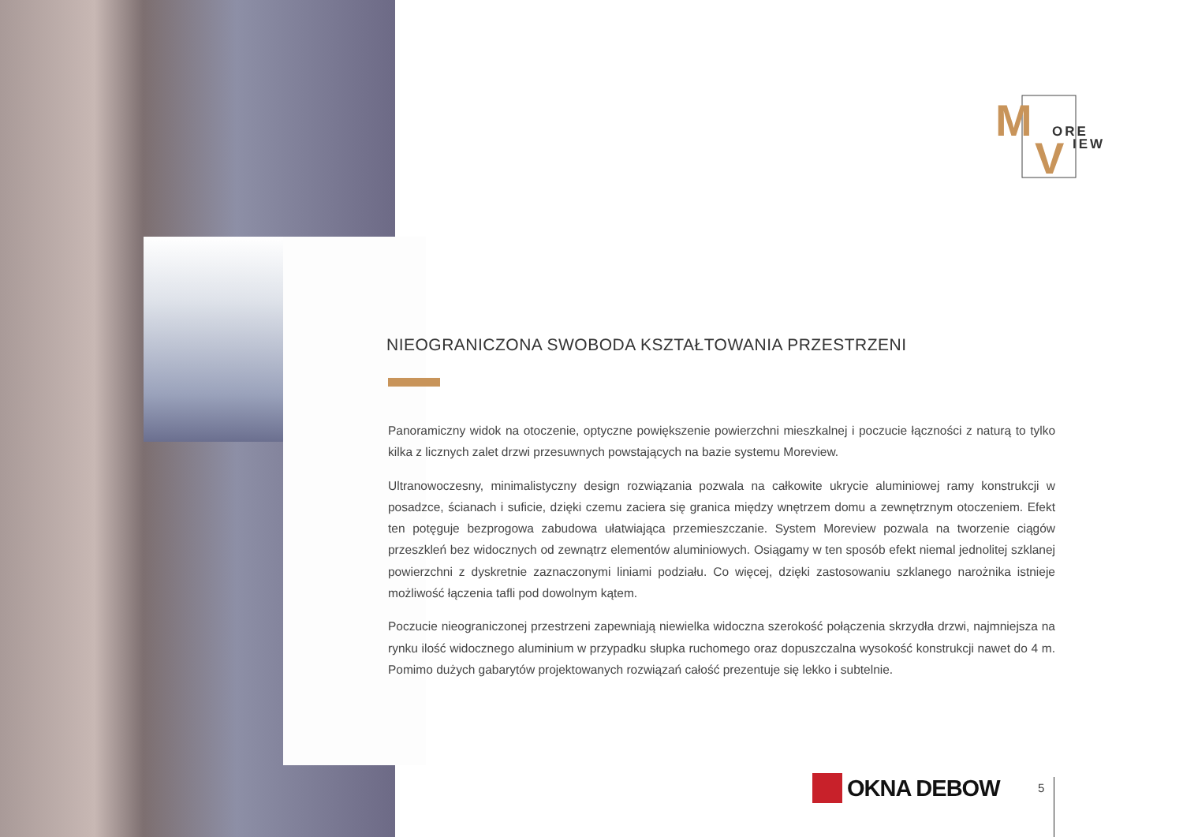M
V
ORE
IEW
NIEOGRANICZONA SWOBODA KSZTAŁTOWANIA PRZESTRZENI
Panoramiczny widok na otoczenie, optyczne powiększenie powierzchni mieszkalnej i poczucie łączności z naturą to tylko kilka z licznych zalet drzwi przesuwnych powstających na bazie systemu Moreview.
Ultranowoczesny, minimalistyczny design rozwiązania pozwala na całkowite ukrycie aluminiowej ramy konstrukcji w posadzce, ścianach i suficie, dzięki czemu zaciera się granica między wnętrzem domu a zewnętrznym otoczeniem. Efekt ten potęguje bezprogowa zabudowa ułatwiająca przemieszczanie. System Moreview pozwala na tworzenie ciągów przeszkleń bez widocznych od zewnątrz elementów aluminiowych. Osiągamy w ten sposób efekt niemal jednolitej szklanej powierzchni z dyskretnie zaznaczonymi liniami podziału. Co więcej, dzięki zastosowaniu szklanego narożnika istnieje możliwość łączenia tafli pod dowolnym kątem.
Poczucie nieograniczonej przestrzeni zapewniają niewielka widoczna szerokość połączenia skrzydła drzwi, najmniejsza na rynku ilość widocznego aluminium w przypadku słupka ruchomego oraz dopuszczalna wysokość konstrukcji nawet do 4 m. Pomimo dużych gabarytów projektowanych rozwiązań całość prezentuje się lekko i subtelnie.
OKNA DEBOW 5